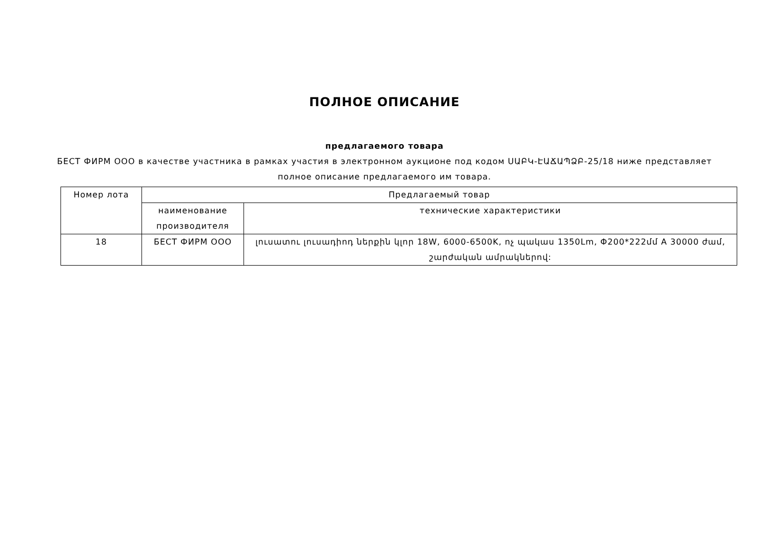ПОЛНОЕ ОПИСАНИЕ
предлагаемого товара
БЕСТ ФИРМ ООО в качестве участника в рамках участия в электронном аукционе под кодом ՍԱԲԿ-ԷԱՃԱՊՁԲ-25/18 ниже представляет полное описание предлагаемого им товара.
| Номер лота | Предлагаемый товар | |
| --- | --- | --- |
| | наименование производителя | технические характеристики |
| 18 | БЕСТ ФИРМ ООО | լուսատու լուսադիոդ ներքին կլոր 18W, 6000-6500K, ոչ պակաս 1350Lm, Փ200*222մմ A 30000 ժամ, շարժական ամրակներով: |